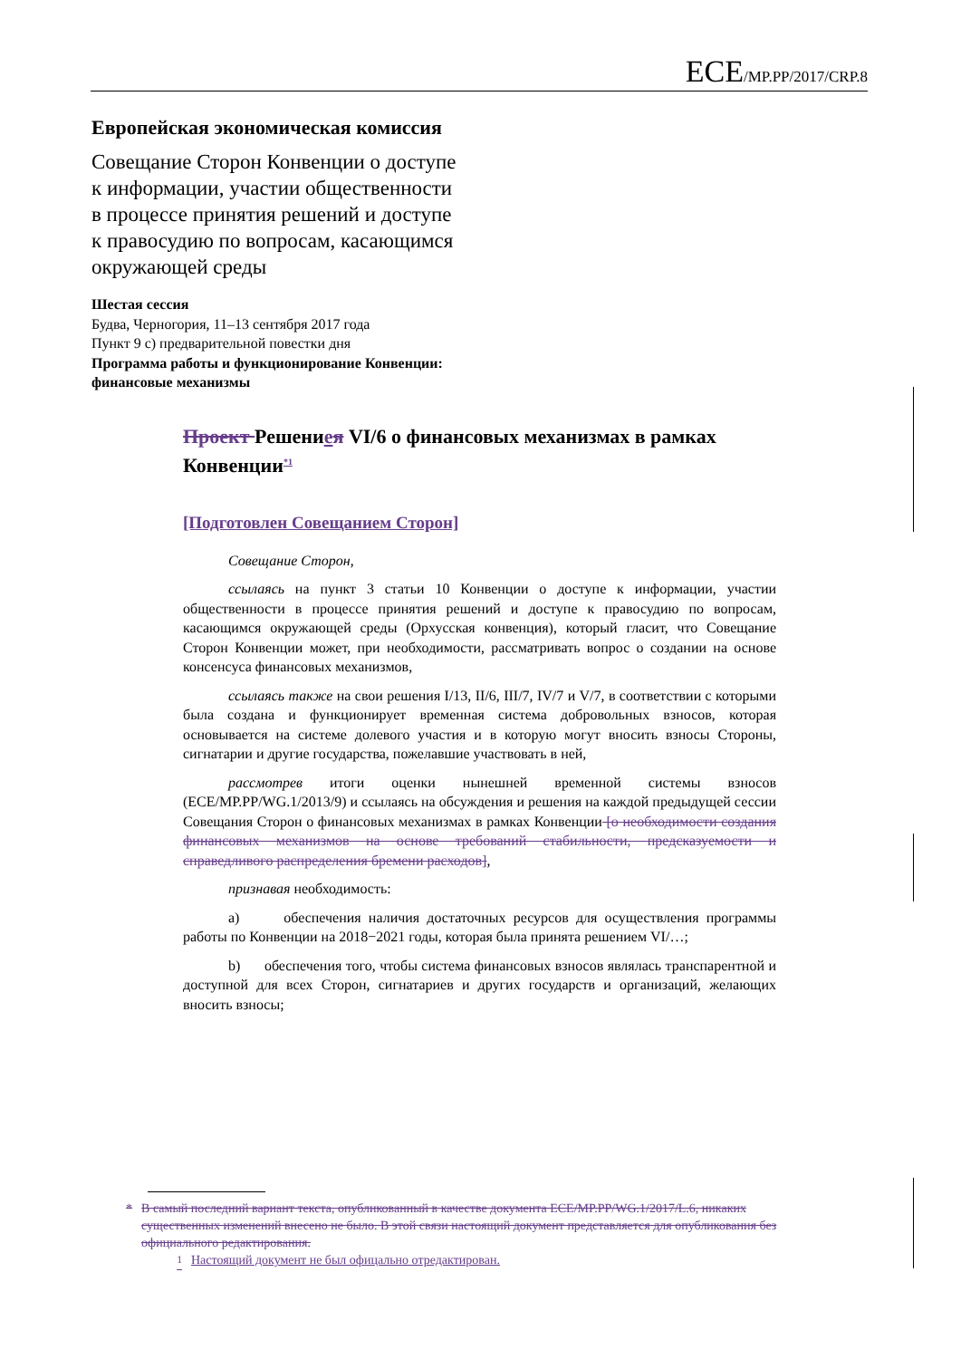ECE/MP.PP/2017/CRP.8
Европейская экономическая комиссия
Совещание Сторон Конвенции о доступе
к информации, участии общественности
в процессе принятия решений и доступе
к правосудию по вопросам, касающимся
окружающей среды
Шестая сессия
Будва, Черногория, 11–13 сентября 2017 года
Пункт 9 c) предварительной повестки дня
Программа работы и функционирование Конвенции:
финансовые механизмы
Проект Решениея VI/6 о финансовых механизмах в рамках Конвенции<sup>*1</sup>
[Подготовлен Совещанием Сторон]
Совещание Сторон,
ссылаясь на пункт 3 статьи 10 Конвенции о доступе к информации, участии общественности в процессе принятия решений и доступе к правосудию по вопросам, касающимся окружающей среды (Орхусская конвенция), который гласит, что Совещание Сторон Конвенции может, при необходимости, рассматривать вопрос о создании на основе консенсуса финансовых механизмов,
ссылаясь также на свои решения I/13, II/6, III/7, IV/7 и V/7, в соответствии с которыми была создана и функционирует временная система добровольных взносов, которая основывается на системе долевого участия и в которую могут вносить взносы Стороны, сигнатарии и другие государства, пожелавшие участвовать в ней,
рассмотрев итоги оценки нынешней временной системы взносов (ECE/MP.PP/WG.1/2013/9) и ссылаясь на обсуждения и решения на каждой предыдущей сессии Совещания Сторон о финансовых механизмах в рамках Конвенции [о необходимости создания финансовых механизмов на основе требований стабильности, предсказуемости и справедливого распределения бремени расходов],
признавая необходимость:
a) обеспечения наличия достаточных ресурсов для осуществления программы работы по Конвенции на 2018−2021 годы, которая была принята решением VI/…;
b) обеспечения того, чтобы система финансовых взносов являлась транспарентной и доступной для всех Сторон, сигнатариев и других государств и организаций, желающих вносить взносы;
* В самый последний вариант текста, опубликованный в качестве документа ECE/MP.PP/WG.1/2017/L.6, никаких существенных изменений внесено не было. В этой связи настоящий документ представляется для опубликования без официального редактирования.
<sup>1</sup> Настоящий документ не был офицально отредактирован.